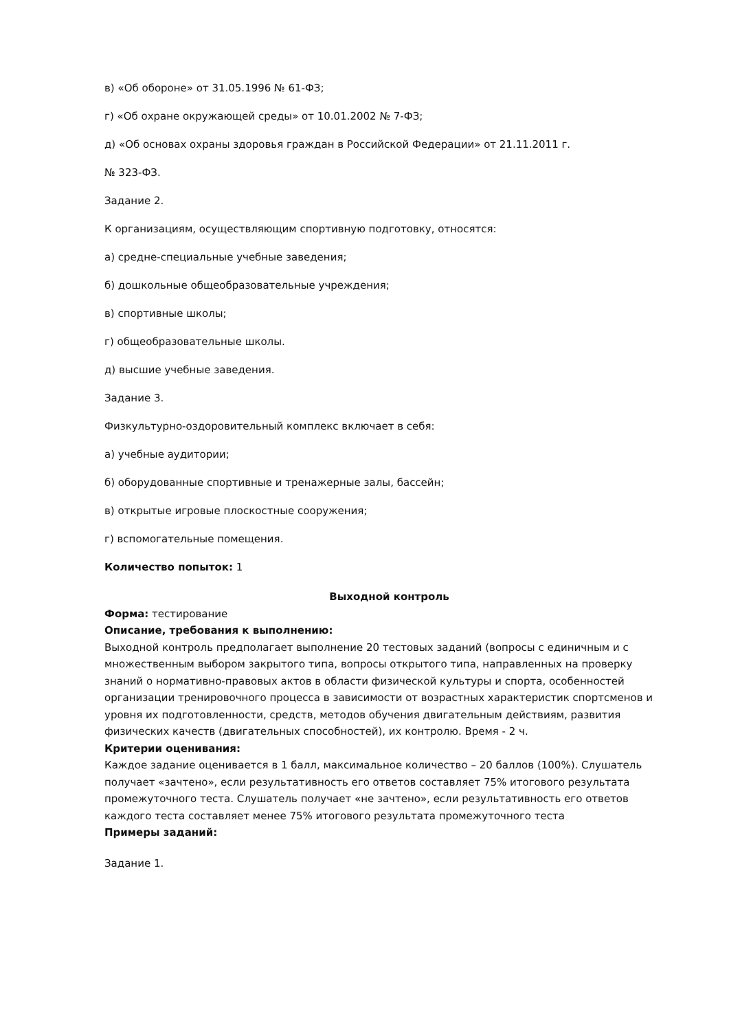в) «Об обороне» от 31.05.1996 № 61-ФЗ;
г) «Об охране окружающей среды» от 10.01.2002 № 7-ФЗ;
д) «Об основах охраны здоровья граждан в Российской Федерации» от 21.11.2011 г.
№ 323-ФЗ.
Задание 2.
К организациям, осуществляющим спортивную подготовку, относятся:
а) средне-специальные учебные заведения;
б) дошкольные общеобразовательные учреждения;
в) спортивные школы;
г) общеобразовательные школы.
д) высшие учебные заведения.
Задание 3.
Физкультурно-оздоровительный комплекс включает в себя:
а) учебные аудитории;
б) оборудованные спортивные и тренажерные залы, бассейн;
в) открытые игровые плоскостные сооружения;
г) вспомогательные помещения.
Количество попыток: 1
Выходной контроль
Форма: тестирование
Описание, требования к выполнению:
Выходной контроль предполагает выполнение 20 тестовых заданий (вопросы с единичным и с множественным выбором закрытого типа, вопросы открытого типа, направленных на проверку знаний о нормативно-правовых актов в области физической культуры и спорта, особенностей организации тренировочного процесса в зависимости от возрастных характеристик спортсменов и уровня их подготовленности, средств, методов обучения двигательным действиям, развития физических качеств (двигательных способностей), их контролю. Время - 2 ч.
Критерии оценивания:
Каждое задание оценивается в 1 балл, максимальное количество – 20 баллов (100%). Слушатель получает «зачтено», если результативность его ответов составляет 75% итогового результата промежуточного теста. Слушатель получает «не зачтено», если результативность его ответов каждого теста составляет менее 75% итогового результата промежуточного теста
Примеры заданий:
Задание 1.